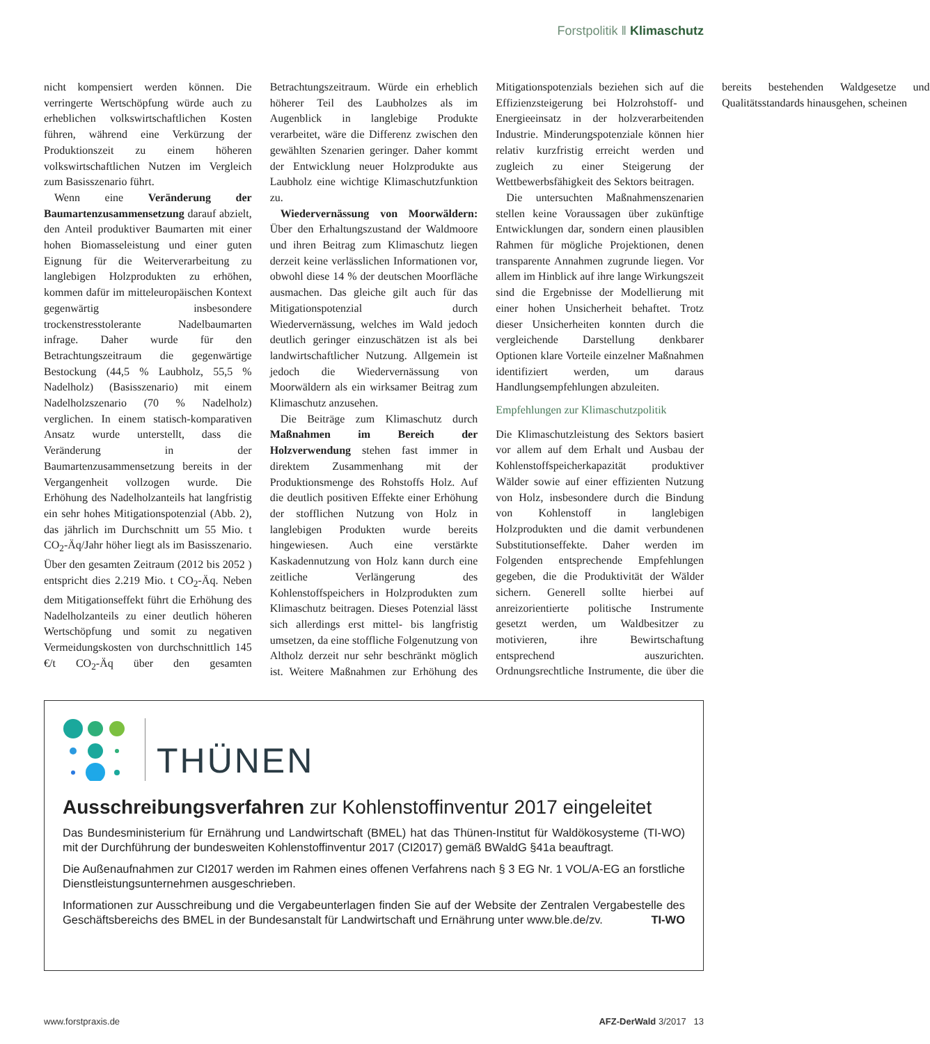Forstpolitik ‖ Klimaschutz
nicht kompensiert werden können. Die verringerte Wertschöpfung würde auch zu erheblichen volkswirtschaftlichen Kosten führen, während eine Verkürzung der Produktionszeit zu einem höheren volkswirtschaftlichen Nutzen im Vergleich zum Basisszenario führt.
Wenn eine Veränderung der Baumartenzusammensetzung darauf abzielt, den Anteil produktiver Baumarten mit einer hohen Biomasseleistung und einer guten Eignung für die Weiterverarbeitung zu langlebigen Holzprodukten zu erhöhen, kommen dafür im mitteleuropäischen Kontext gegenwärtig insbesondere trockenstresstolerante Nadelbaumarten infrage. Daher wurde für den Betrachtungszeitraum die gegenwärtige Bestockung (44,5 % Laubholz, 55,5 % Nadelholz) (Basisszenario) mit einem Nadelholzszenario (70 % Nadelholz) verglichen. In einem statisch-komparativen Ansatz wurde unterstellt, dass die Veränderung in der Baumartenzusammensetzung bereits in der Vergangenheit vollzogen wurde. Die Erhöhung des Nadelholzanteils hat langfristig ein sehr hohes Mitigationspotenzial (Abb. 2), das jährlich im Durchschnitt um 55 Mio. t CO<sub>2</sub>-Äq/Jahr höher liegt als im Basisszenario. Über den gesamten Zeitraum (2012 bis 2052 ) entspricht dies 2.219 Mio. t CO<sub>2</sub>-Äq. Neben dem Mitigationseffekt führt die Erhöhung des Nadelholzanteils zu einer deutlich höheren Wertschöpfung und somit zu negativen Vermeidungskosten von durchschnittlich 145 €/t CO<sub>2</sub>-Äq über den gesamten Betrachtungszeitraum. Würde ein erheblich höherer Teil des Laubholzes als im Augenblick in langlebige Produkte verarbeitet, wäre die Differenz zwischen den gewählten Szenarien geringer. Daher kommt der Entwicklung neuer Holzprodukte aus Laubholz eine wichtige Klimaschutzfunktion zu.
Wiedervernässung von Moorwäldern: Über den Erhaltungszustand der Waldmoore und ihren Beitrag zum Klimaschutz liegen derzeit keine verlässlichen Informationen vor, obwohl diese 14 % der deutschen Moorfläche ausmachen. Das gleiche gilt auch für das Mitigationspotenzial durch Wiedervernässung, welches im Wald jedoch deutlich geringer einzuschätzen ist als bei landwirtschaftlicher Nutzung. Allgemein ist jedoch die Wiedervernässung von Moorwäldern als ein wirksamer Beitrag zum Klimaschutz anzusehen.
Die Beiträge zum Klimaschutz durch Maßnahmen im Bereich der Holzverwendung stehen fast immer in direktem Zusammenhang mit der Produktionsmenge des Rohstoffs Holz. Auf die deutlich positiven Effekte einer Erhöhung der stofflichen Nutzung von Holz in langlebigen Produkten wurde bereits hingewiesen. Auch eine verstärkte Kaskadennutzung von Holz kann durch eine zeitliche Verlängerung des Kohlenstoffspeichers in Holzprodukten zum Klimaschutz beitragen. Dieses Potenzial lässt sich allerdings erst mittel- bis langfristig umsetzen, da eine stoffliche Folgenutzung von Altholz derzeit nur sehr beschränkt möglich ist. Weitere Maßnahmen zur Erhöhung des Mitigationspotenzials beziehen sich auf die Effizienzsteigerung bei Holzrohstoff- und Energieeinsatz in der holzverarbeitenden Industrie. Minderungspotenziale können hier relativ kurzfristig erreicht werden und zugleich zu einer Steigerung der Wettbewerbsfähigkeit des Sektors beitragen.
Die untersuchten Maßnahmenszenarien stellen keine Voraussagen über zukünftige Entwicklungen dar, sondern einen plausiblen Rahmen für mögliche Projektionen, denen transparente Annahmen zugrunde liegen. Vor allem im Hinblick auf ihre lange Wirkungszeit sind die Ergebnisse der Modellierung mit einer hohen Unsicherheit behaftet. Trotz dieser Unsicherheiten konnten durch die vergleichende Darstellung denkbarer Optionen klare Vorteile einzelner Maßnahmen identifiziert werden, um daraus Handlungsempfehlungen abzuleiten.
Empfehlungen zur Klimaschutzpolitik
Die Klimaschutzleistung des Sektors basiert vor allem auf dem Erhalt und Ausbau der Kohlenstoffspeicherkapazität produktiver Wälder sowie auf einer effizienten Nutzung von Holz, insbesondere durch die Bindung von Kohlenstoff in langlebigen Holzprodukten und die damit verbundenen Substitutionseffekte. Daher werden im Folgenden entsprechende Empfehlungen gegeben, die die Produktivität der Wälder sichern. Generell sollte hierbei auf anreizorientierte politische Instrumente gesetzt werden, um Waldbesitzer zu motivieren, ihre Bewirtschaftung entsprechend auszurichten. Ordnungsrechtliche Instrumente, die über die bereits bestehenden Waldgesetze und Qualitätsstandards hinausgehen, scheinen
THÜNEN
Ausschreibungsverfahren zur Kohlenstoffinventur 2017 eingeleitet
Das Bundesministerium für Ernährung und Landwirtschaft (BMEL) hat das Thünen-Institut für Waldökosysteme (TI-WO) mit der Durchführung der bundesweiten Kohlenstoffinventur 2017 (CI2017) gemäß BWaldG §41a beauftragt.
Die Außenaufnahmen zur CI2017 werden im Rahmen eines offenen Verfahrens nach § 3 EG Nr. 1 VOL/A-EG an forstliche Dienstleistungsunternehmen ausgeschrieben.
Informationen zur Ausschreibung und die Vergabeunterlagen finden Sie auf der Website der Zentralen Vergabestelle des Geschäftsbereichs des BMEL in der Bundesanstalt für Landwirtschaft und Ernährung unter www.ble.de/zv. TI-WO
www.forstpraxis.de AFZ-DerWald 3/2017 13